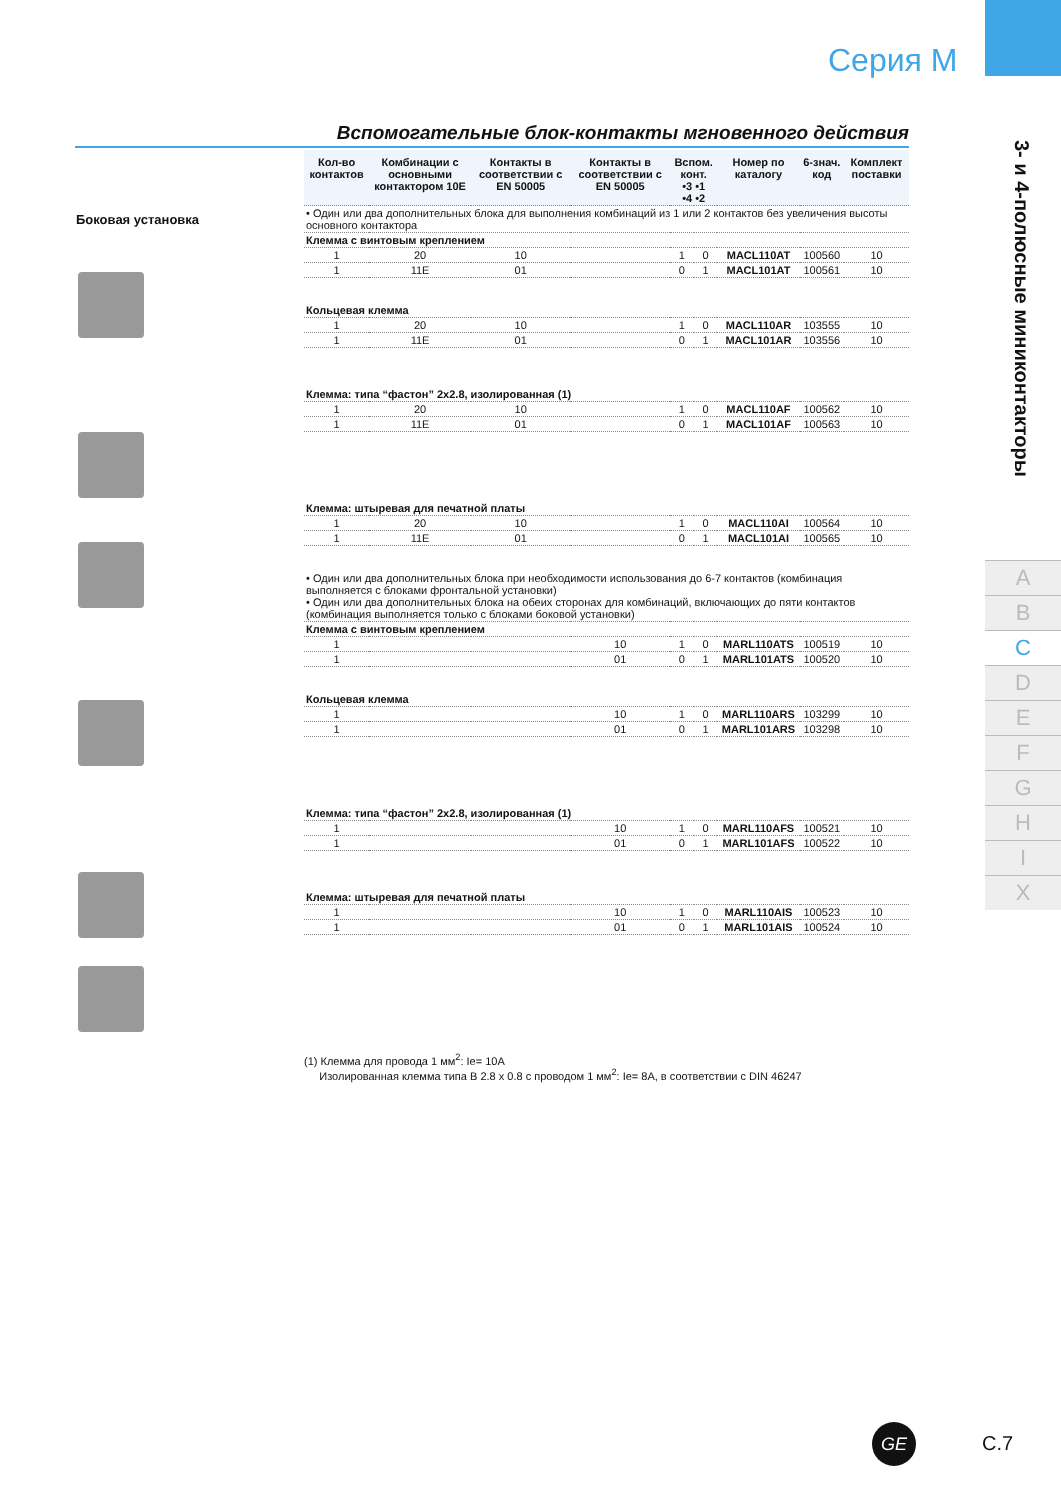Серия М
3- и 4-полюсные миниконтакторы
A
B
C
D
E
F
G
H
I
X
Вспомогательные блок-контакты мгновенного действия
Боковая установка
| Кол-во контактов | Комбинации с основными контактором 10E | Контакты в соответствии с EN 50005 | Контакты в соответствии с EN 50005 | Вспом. конт. •3 •1 •4 •2 | | Номер по каталогу | 6-знач. код | Комплект поставки |
| --- | --- | --- | --- | --- | --- | --- | --- | --- |
| • Один или два дополнительных блока для выполнения комбинаций из 1 или 2 контактов без увеличения высоты основного контактора | | | | | | | | |
| Клемма с винтовым креплением | | | | | | | | |
| 1 | 20 | 10 | | 1 | 0 | MACL110AT | 100560 | 10 |
| 1 | 11E | 01 | | 0 | 1 | MACL101AT | 100561 | 10 |
| Кольцевая клемма | | | | | | | | |
| 1 | 20 | 10 | | 1 | 0 | MACL110AR | 103555 | 10 |
| 1 | 11E | 01 | | 0 | 1 | MACL101AR | 103556 | 10 |
| Клемма: типа “фастон” 2x2.8, изолированная (1) | | | | | | | | |
| 1 | 20 | 10 | | 1 | 0 | MACL110AF | 100562 | 10 |
| 1 | 11E | 01 | | 0 | 1 | MACL101AF | 100563 | 10 |
| Клемма: штыревая для печатной платы | | | | | | | | |
| 1 | 20 | 10 | | 1 | 0 | MACL110AI | 100564 | 10 |
| 1 | 11E | 01 | | 0 | 1 | MACL101AI | 100565 | 10 |
| • Один или два дополнительных блока при необходимости использования до 6-7 контактов (комбинация выполняется с блоками фронтальной установки) • Один или два дополнительных блока на обеих сторонах для комбинаций, включающих до пяти контактов (комбинация выполняется только с блоками боковой установки) | | | | | | | | |
| Клемма с винтовым креплением | | | | | | | | |
| 1 | | | 10 | 1 | 0 | MARL110ATS | 100519 | 10 |
| 1 | | | 01 | 0 | 1 | MARL101ATS | 100520 | 10 |
| Кольцевая клемма | | | | | | | | |
| 1 | | | 10 | 1 | 0 | MARL110ARS | 103299 | 10 |
| 1 | | | 01 | 0 | 1 | MARL101ARS | 103298 | 10 |
| Клемма: типа “фастон” 2x2.8, изолированная (1) | | | | | | | | |
| 1 | | | 10 | 1 | 0 | MARL110AFS | 100521 | 10 |
| 1 | | | 01 | 0 | 1 | MARL101AFS | 100522 | 10 |
| Клемма: штыревая для печатной платы | | | | | | | | |
| 1 | | | 10 | 1 | 0 | MARL110AIS | 100523 | 10 |
| 1 | | | 01 | 0 | 1 | MARL101AIS | 100524 | 10 |
(1) Клемма для провода 1 мм<sup>2</sup>: Ie= 10A
Изолированная клемма типа B 2.8 x 0.8 с проводом 1 мм<sup>2</sup>: Ie= 8A, в соответствии с DIN 46247
GE C.7